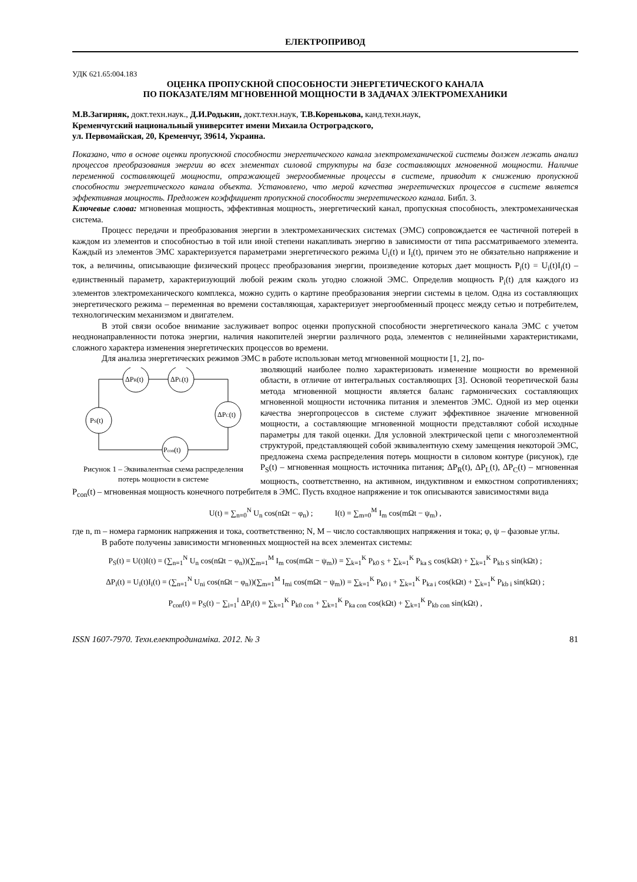ЕЛЕКТРОПРИВОД
УДК 621.65:004.183
ОЦЕНКА ПРОПУСКНОЙ СПОСОБНОСТИ ЭНЕРГЕТИЧЕСКОГО КАНАЛА
ПО ПОКАЗАТЕЛЯМ МГНОВЕННОЙ МОЩНОСТИ В ЗАДАЧАХ ЭЛЕКТРОМЕХАНИКИ
М.В.Загирняк, докт.техн.наук., Д.И.Родькин, докт.техн.наук, Т.В.Коренькова, канд.техн.наук,
Кременчугский национальный университет имени Михаила Остроградского,
ул. Первомайская, 20, Кременчуг, 39614, Украина.
Показано, что в основе оценки пропускной способности энергетического канала электромеханической системы должен лежать анализ процессов преобразования энергии во всех элементах силовой структуры на базе составляющих мгновенной мощности. Наличие переменной составляющей мощности, отражающей энергообменные процессы в системе, приводит к снижению пропускной способности энергетического канала объекта. Установлено, что мерой качества энергетических процессов в системе является эффективная мощность. Предложен коэффициент пропускной способности энергетического канала. Библ. 3.
Ключевые слова: мгновенная мощность, эффективная мощность, энергетический канал, пропускная способность, электромеханическая система.
Процесс передачи и преобразования энергии в электромеханических системах (ЭМС) сопровождается ее частичной потерей в каждом из элементов и способностью в той или иной степени накапливать энергию в зависимости от типа рассматриваемого элемента. Каждый из элементов ЭМС характеризуется параметрами энергетического режима U<sub>i</sub>(t) и I<sub>i</sub>(t), причем это не обязательно напряжение и ток, а величины, описывающие физический процесс преобразования энергии, произведение которых дает мощность P<sub>i</sub>(t) = U<sub>i</sub>(t)I<sub>i</sub>(t) – единственный параметр, характеризующий любой режим сколь угодно сложной ЭМС. Определив мощность P<sub>i</sub>(t) для каждого из элементов электромеханического комплекса, можно судить о картине преобразования энергии системы в целом. Одна из составляющих энергетического режима – переменная во времени составляющая, характеризует энергообменный процесс между сетью и потребителем, технологическим механизмом и двигателем.
В этой связи особое внимание заслуживает вопрос оценки пропускной способности энергетического канала ЭМС с учетом неоднонаправленности потока энергии, наличия накопителей энергии различного рода, элементов с нелинейными характеристиками, сложного характера изменения энергетических процессов во времени.
Для анализа энергетических режимов ЭМС в работе использован метод мгновенной мощности [1, 2], по-
ΔPR(t)
ΔPL(t)
ΔPC(t)
PS(t)
Pcon(t)
Рисунок 1 – Эквивалентная схема распределения потерь мощности в системе
зволяющий наиболее полно характеризовать изменение мощности во временной области, в отличие от интегральных составляющих [3]. Основой теоретической базы метода мгновенной мощности является баланс гармонических составляющих мгновенной мощности источника питания и элементов ЭМС. Одной из мер оценки качества энергопроцессов в системе служит эффективное значение мгновенной мощности, а составляющие мгновенной мощности представляют собой исходные параметры для такой оценки. Для условной электрической цепи с многоэлементной структурой, представляющей собой эквивалентную схему замещения некоторой ЭМС, предложена схема распределения потерь мощности в силовом контуре (рисунок), где P<sub>S</sub>(t) – мгновенная мощность источника питания; ΔP<sub>R</sub>(t), ΔP<sub>L</sub>(t), ΔP<sub>C</sub>(t) – мгновенная мощность, соответственно, на активном, индуктивном и емкостном сопротивлениях; P<sub>con</sub>(t) – мгновенная мощность конечного потребителя в ЭМС. Пусть входное напряжение и ток описываются зависимостями вида
U(t) = ∑<sub>n=0</sub><sup>N</sup> U<sub>n</sub> cos(nΩt − φ<sub>n</sub>) ; I(t) = ∑<sub>m=0</sub><sup>M</sup> I<sub>m</sub> cos(mΩt − ψ<sub>m</sub>) ,
где n, m – номера гармоник напряжения и тока, соответственно; N, M – число составляющих напряжения и тока; φ, ψ – фазовые углы.
В работе получены зависимости мгновенных мощностей на всех элементах системы:
P<sub>S</sub>(t) = U(t)I(t) = (∑<sub>n=1</sub><sup>N</sup> U<sub>n</sub> cos(nΩt − φ<sub>n</sub>))(∑<sub>m=1</sub><sup>M</sup> I<sub>m</sub> cos(mΩt − ψ<sub>m</sub>)) = ∑<sub>k=1</sub><sup>K</sup> P<sub>k0 S</sub> + ∑<sub>k=1</sub><sup>K</sup> P<sub>ka S</sub> cos(kΩt) + ∑<sub>k=1</sub><sup>K</sup> P<sub>kb S</sub> sin(kΩt) ;
ΔP<sub>i</sub>(t) = U<sub>i</sub>(t)I<sub>i</sub>(t) = (∑<sub>n=1</sub><sup>N</sup> U<sub>ni</sub> cos(nΩt − φ<sub>n</sub>))(∑<sub>m=1</sub><sup>M</sup> I<sub>mi</sub> cos(mΩt − ψ<sub>m</sub>)) = ∑<sub>k=1</sub><sup>K</sup> P<sub>k0 i</sub> + ∑<sub>k=1</sub><sup>K</sup> P<sub>ka i</sub> cos(kΩt) + ∑<sub>k=1</sub><sup>K</sup> P<sub>kb i</sub> sin(kΩt) ;
P<sub>con</sub>(t) = P<sub>S</sub>(t) − ∑<sub>i=1</sub><sup>I</sup> ΔP<sub>i</sub>(t) = ∑<sub>k=1</sub><sup>K</sup> P<sub>k0 con</sub> + ∑<sub>k=1</sub><sup>K</sup> P<sub>ka con</sub> cos(kΩt) + ∑<sub>k=1</sub><sup>K</sup> P<sub>kb con</sub> sin(kΩt) ,
ISSN 1607-7970. Техн.електродинаміка. 2012. № 3 81